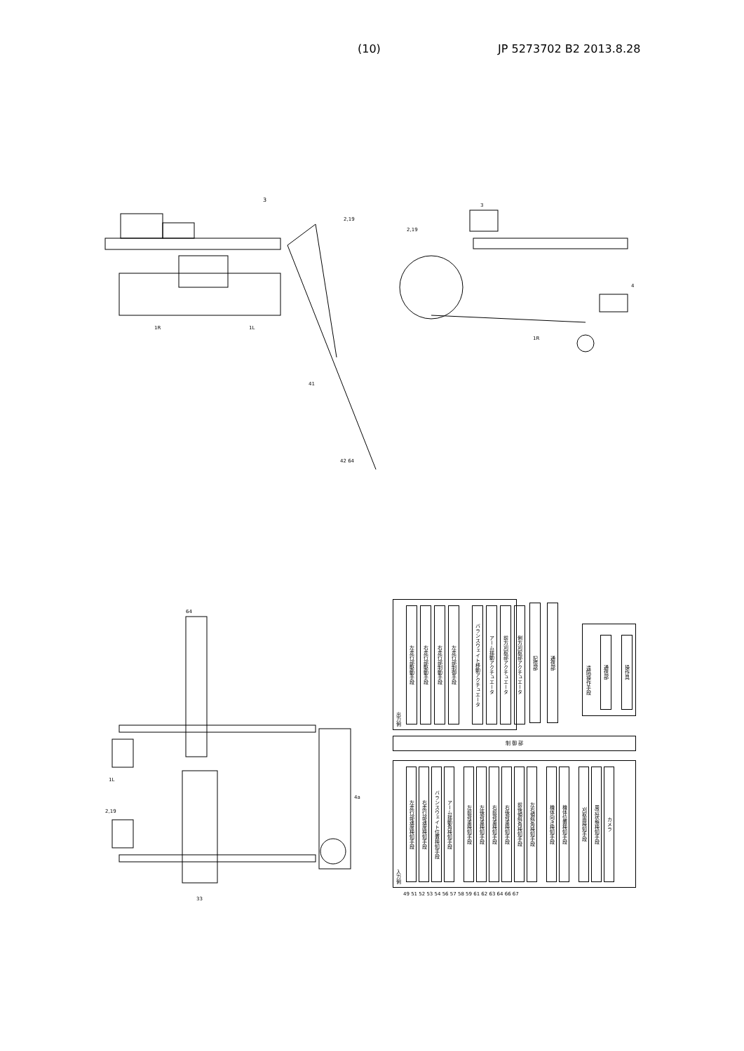(10) JP 5273702 B2 2013.8.28
3
2,19
1R
1L
42 64
41
3
2,19
1R
4
64
1L
2,19
33
4a
出力側
左走行部駆動手段
右走行部駆動手段
右走行部制動手段
左走行部制御手段
バランスウェイト移動アクチュエータ
アーム揺動アクチュエータ
前方刈取部アクチュエータ
側方刈取部アクチュエータ
記憶部
通信部
遠隔操作手段
通信部
操作具
制 御 部
入力側
左走行部速度検知手段
右走行部速度検知手段
バランスウェイト位置検知手段
アーム揺動角検知手段
左前荷重検知手段
左後荷重検知手段
右前荷重検知手段
右後荷重検知手段
前後傾斜角検知手段
左右傾斜角検知手段
機体向き検知手段
機体位置検知手段
刈取面検知手段
周辺状態検知手段
カメラ
49 51 52 53 54 56 57 58 59 61 62 63 64 66 67